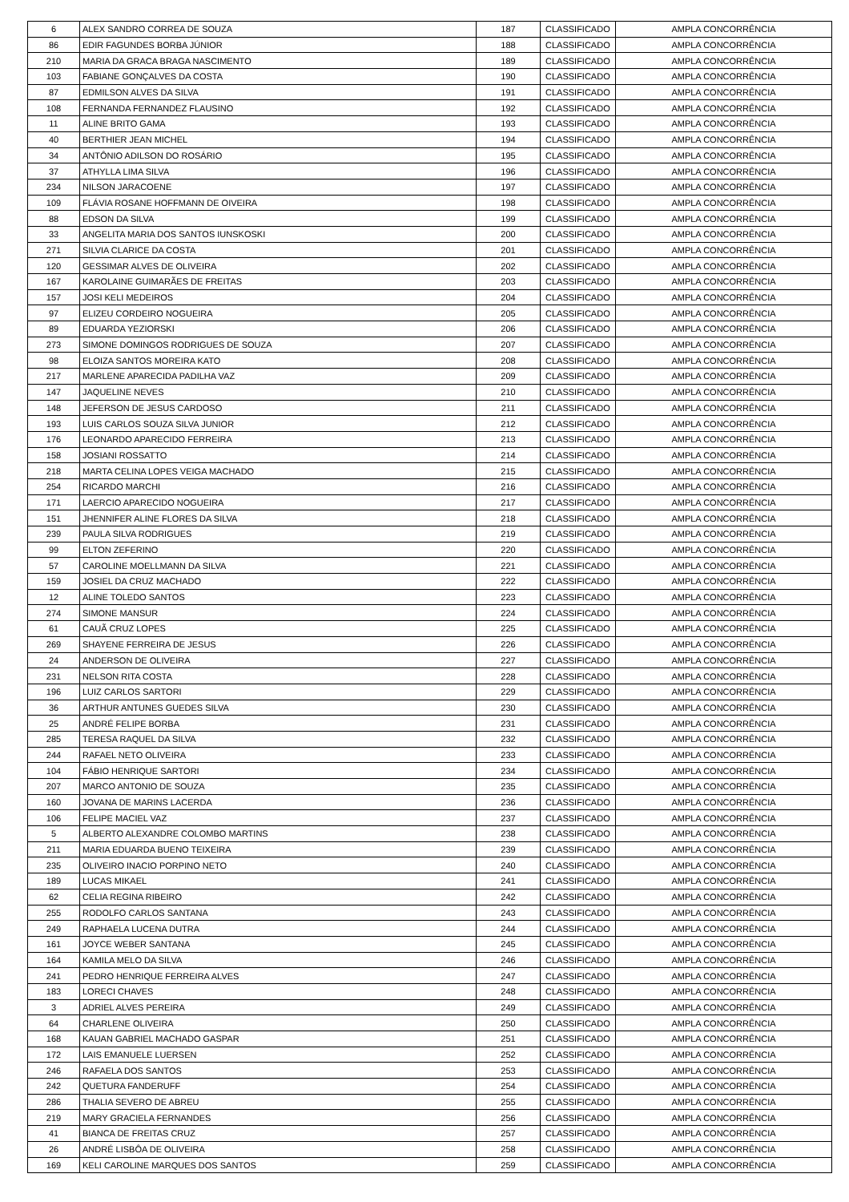| 6 | ALEX SANDRO CORREA DE SOUZA | 187 | CLASSIFICADO | AMPLA CONCORRÊNCIA |
| 86 | EDIR FAGUNDES BORBA JÚNIOR | 188 | CLASSIFICADO | AMPLA CONCORRÊNCIA |
| 210 | MARIA DA GRACA BRAGA NASCIMENTO | 189 | CLASSIFICADO | AMPLA CONCORRÊNCIA |
| 103 | FABIANE GONÇALVES DA COSTA | 190 | CLASSIFICADO | AMPLA CONCORRÊNCIA |
| 87 | EDMILSON ALVES DA SILVA | 191 | CLASSIFICADO | AMPLA CONCORRÊNCIA |
| 108 | FERNANDA FERNANDEZ FLAUSINO | 192 | CLASSIFICADO | AMPLA CONCORRÊNCIA |
| 11 | ALINE BRITO GAMA | 193 | CLASSIFICADO | AMPLA CONCORRÊNCIA |
| 40 | BERTHIER JEAN MICHEL | 194 | CLASSIFICADO | AMPLA CONCORRÊNCIA |
| 34 | ANTÔNIO ADILSON DO ROSÁRIO | 195 | CLASSIFICADO | AMPLA CONCORRÊNCIA |
| 37 | ATHYLLA LIMA SILVA | 196 | CLASSIFICADO | AMPLA CONCORRÊNCIA |
| 234 | NILSON JARACOENE | 197 | CLASSIFICADO | AMPLA CONCORRÊNCIA |
| 109 | FLÁVIA ROSANE HOFFMANN DE OIVEIRA | 198 | CLASSIFICADO | AMPLA CONCORRÊNCIA |
| 88 | EDSON DA SILVA | 199 | CLASSIFICADO | AMPLA CONCORRÊNCIA |
| 33 | ANGELITA MARIA DOS SANTOS IUNSKOSKI | 200 | CLASSIFICADO | AMPLA CONCORRÊNCIA |
| 271 | SILVIA CLARICE DA COSTA | 201 | CLASSIFICADO | AMPLA CONCORRÊNCIA |
| 120 | GESSIMAR ALVES DE OLIVEIRA | 202 | CLASSIFICADO | AMPLA CONCORRÊNCIA |
| 167 | KAROLAINE GUIMARÃES DE FREITAS | 203 | CLASSIFICADO | AMPLA CONCORRÊNCIA |
| 157 | JOSI KELI MEDEIROS | 204 | CLASSIFICADO | AMPLA CONCORRÊNCIA |
| 97 | ELIZEU CORDEIRO NOGUEIRA | 205 | CLASSIFICADO | AMPLA CONCORRÊNCIA |
| 89 | EDUARDA YEZIORSKI | 206 | CLASSIFICADO | AMPLA CONCORRÊNCIA |
| 273 | SIMONE DOMINGOS RODRIGUES DE SOUZA | 207 | CLASSIFICADO | AMPLA CONCORRÊNCIA |
| 98 | ELOIZA SANTOS MOREIRA KATO | 208 | CLASSIFICADO | AMPLA CONCORRÊNCIA |
| 217 | MARLENE APARECIDA PADILHA VAZ | 209 | CLASSIFICADO | AMPLA CONCORRÊNCIA |
| 147 | JAQUELINE NEVES | 210 | CLASSIFICADO | AMPLA CONCORRÊNCIA |
| 148 | JEFERSON DE JESUS CARDOSO | 211 | CLASSIFICADO | AMPLA CONCORRÊNCIA |
| 193 | LUIS CARLOS SOUZA SILVA JUNIOR | 212 | CLASSIFICADO | AMPLA CONCORRÊNCIA |
| 176 | LEONARDO APARECIDO FERREIRA | 213 | CLASSIFICADO | AMPLA CONCORRÊNCIA |
| 158 | JOSIANI ROSSATTO | 214 | CLASSIFICADO | AMPLA CONCORRÊNCIA |
| 218 | MARTA CELINA LOPES VEIGA MACHADO | 215 | CLASSIFICADO | AMPLA CONCORRÊNCIA |
| 254 | RICARDO MARCHI | 216 | CLASSIFICADO | AMPLA CONCORRÊNCIA |
| 171 | LAERCIO APARECIDO NOGUEIRA | 217 | CLASSIFICADO | AMPLA CONCORRÊNCIA |
| 151 | JHENNIFER ALINE FLORES DA SILVA | 218 | CLASSIFICADO | AMPLA CONCORRÊNCIA |
| 239 | PAULA SILVA RODRIGUES | 219 | CLASSIFICADO | AMPLA CONCORRÊNCIA |
| 99 | ELTON ZEFERINO | 220 | CLASSIFICADO | AMPLA CONCORRÊNCIA |
| 57 | CAROLINE MOELLMANN DA SILVA | 221 | CLASSIFICADO | AMPLA CONCORRÊNCIA |
| 159 | JOSIEL DA CRUZ MACHADO | 222 | CLASSIFICADO | AMPLA CONCORRÊNCIA |
| 12 | ALINE TOLEDO SANTOS | 223 | CLASSIFICADO | AMPLA CONCORRÊNCIA |
| 274 | SIMONE MANSUR | 224 | CLASSIFICADO | AMPLA CONCORRÊNCIA |
| 61 | CAUÃ CRUZ LOPES | 225 | CLASSIFICADO | AMPLA CONCORRÊNCIA |
| 269 | SHAYENE FERREIRA DE JESUS | 226 | CLASSIFICADO | AMPLA CONCORRÊNCIA |
| 24 | ANDERSON DE OLIVEIRA | 227 | CLASSIFICADO | AMPLA CONCORRÊNCIA |
| 231 | NELSON RITA COSTA | 228 | CLASSIFICADO | AMPLA CONCORRÊNCIA |
| 196 | LUIZ CARLOS SARTORI | 229 | CLASSIFICADO | AMPLA CONCORRÊNCIA |
| 36 | ARTHUR ANTUNES GUEDES SILVA | 230 | CLASSIFICADO | AMPLA CONCORRÊNCIA |
| 25 | ANDRÉ FELIPE BORBA | 231 | CLASSIFICADO | AMPLA CONCORRÊNCIA |
| 285 | TERESA RAQUEL DA SILVA | 232 | CLASSIFICADO | AMPLA CONCORRÊNCIA |
| 244 | RAFAEL NETO OLIVEIRA | 233 | CLASSIFICADO | AMPLA CONCORRÊNCIA |
| 104 | FÁBIO HENRIQUE SARTORI | 234 | CLASSIFICADO | AMPLA CONCORRÊNCIA |
| 207 | MARCO ANTONIO DE SOUZA | 235 | CLASSIFICADO | AMPLA CONCORRÊNCIA |
| 160 | JOVANA DE MARINS LACERDA | 236 | CLASSIFICADO | AMPLA CONCORRÊNCIA |
| 106 | FELIPE MACIEL VAZ | 237 | CLASSIFICADO | AMPLA CONCORRÊNCIA |
| 5 | ALBERTO ALEXANDRE COLOMBO MARTINS | 238 | CLASSIFICADO | AMPLA CONCORRÊNCIA |
| 211 | MARIA EDUARDA BUENO TEIXEIRA | 239 | CLASSIFICADO | AMPLA CONCORRÊNCIA |
| 235 | OLIVEIRO INACIO PORPINO NETO | 240 | CLASSIFICADO | AMPLA CONCORRÊNCIA |
| 189 | LUCAS MIKAEL | 241 | CLASSIFICADO | AMPLA CONCORRÊNCIA |
| 62 | CELIA REGINA RIBEIRO | 242 | CLASSIFICADO | AMPLA CONCORRÊNCIA |
| 255 | RODOLFO CARLOS SANTANA | 243 | CLASSIFICADO | AMPLA CONCORRÊNCIA |
| 249 | RAPHAELA LUCENA DUTRA | 244 | CLASSIFICADO | AMPLA CONCORRÊNCIA |
| 161 | JOYCE WEBER SANTANA | 245 | CLASSIFICADO | AMPLA CONCORRÊNCIA |
| 164 | KAMILA MELO DA SILVA | 246 | CLASSIFICADO | AMPLA CONCORRÊNCIA |
| 241 | PEDRO HENRIQUE FERREIRA ALVES | 247 | CLASSIFICADO | AMPLA CONCORRÊNCIA |
| 183 | LORECI CHAVES | 248 | CLASSIFICADO | AMPLA CONCORRÊNCIA |
| 3 | ADRIEL ALVES PEREIRA | 249 | CLASSIFICADO | AMPLA CONCORRÊNCIA |
| 64 | CHARLENE OLIVEIRA | 250 | CLASSIFICADO | AMPLA CONCORRÊNCIA |
| 168 | KAUAN GABRIEL MACHADO GASPAR | 251 | CLASSIFICADO | AMPLA CONCORRÊNCIA |
| 172 | LAIS EMANUELE LUERSEN | 252 | CLASSIFICADO | AMPLA CONCORRÊNCIA |
| 246 | RAFAELA DOS SANTOS | 253 | CLASSIFICADO | AMPLA CONCORRÊNCIA |
| 242 | QUETURA FANDERUFF | 254 | CLASSIFICADO | AMPLA CONCORRÊNCIA |
| 286 | THALIA SEVERO DE ABREU | 255 | CLASSIFICADO | AMPLA CONCORRÊNCIA |
| 219 | MARY GRACIELA FERNANDES | 256 | CLASSIFICADO | AMPLA CONCORRÊNCIA |
| 41 | BIANCA DE FREITAS CRUZ | 257 | CLASSIFICADO | AMPLA CONCORRÊNCIA |
| 26 | ANDRÉ LISBÔA DE OLIVEIRA | 258 | CLASSIFICADO | AMPLA CONCORRÊNCIA |
| 169 | KELI CAROLINE MARQUES DOS SANTOS | 259 | CLASSIFICADO | AMPLA CONCORRÊNCIA |